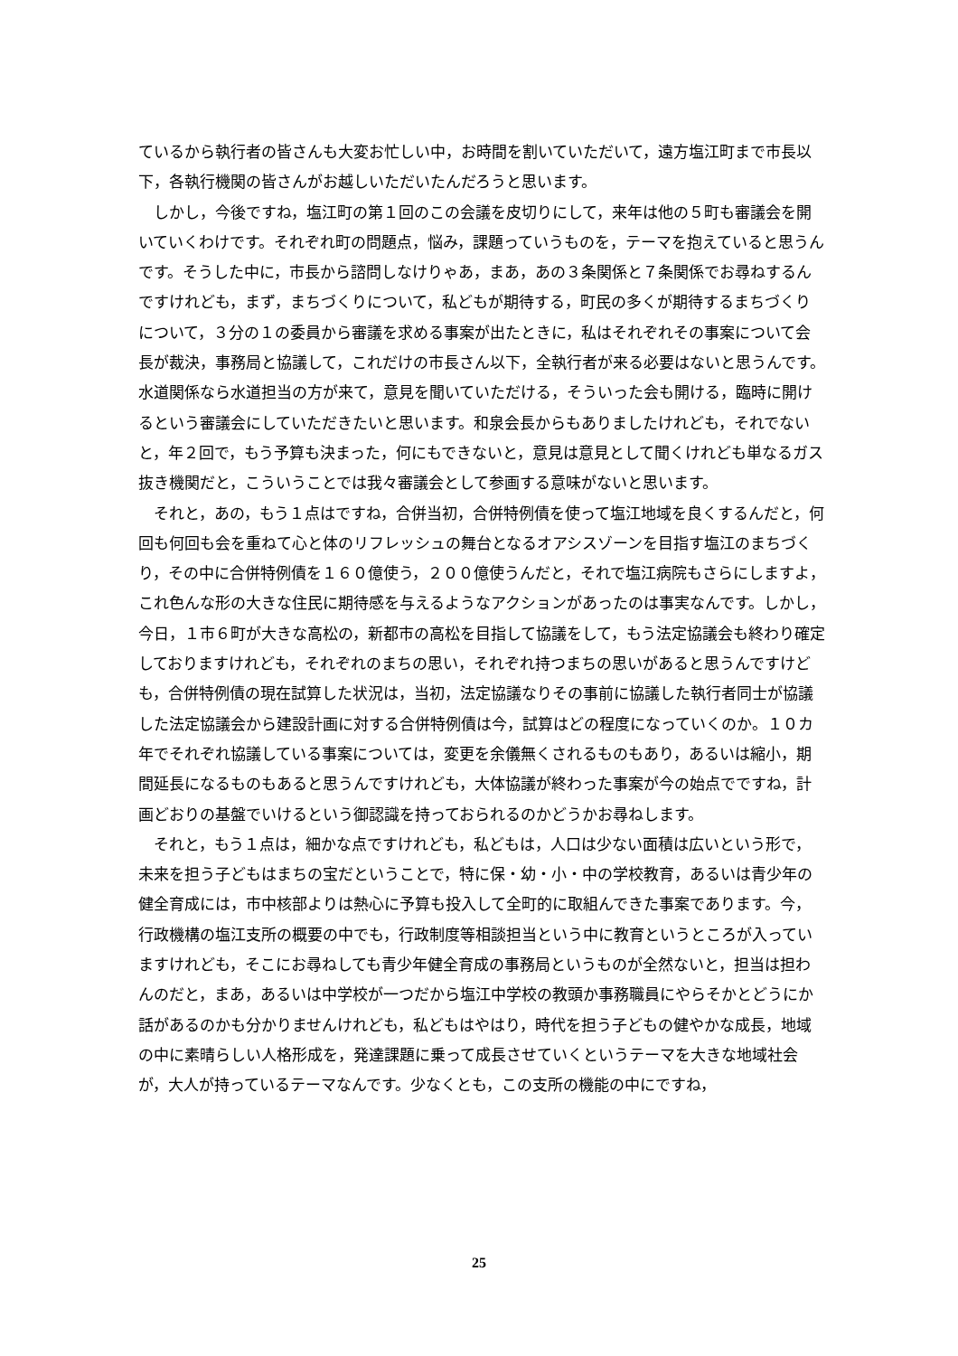ているから執行者の皆さんも大変お忙しい中，お時間を割いていただいて，遠方塩江町まで市長以下，各執行機関の皆さんがお越しいただいたんだろうと思います。
しかし，今後ですね，塩江町の第１回のこの会議を皮切りにして，来年は他の５町も審議会を開いていくわけです。それぞれ町の問題点，悩み，課題っていうものを，テーマを抱えていると思うんです。そうした中に，市長から諮問しなけりゃあ，まあ，あの３条関係と７条関係でお尋ねするんですけれども，まず，まちづくりについて，私どもが期待する，町民の多くが期待するまちづくりについて，３分の１の委員から審議を求める事案が出たときに，私はそれぞれその事案について会長が裁決，事務局と協議して，これだけの市長さん以下，全執行者が来る必要はないと思うんです。水道関係なら水道担当の方が来て，意見を聞いていただける，そういった会も開ける，臨時に開けるという審議会にしていただきたいと思います。和泉会長からもありましたけれども，それでないと，年２回で，もう予算も決まった，何にもできないと，意見は意見として聞くけれども単なるガス抜き機関だと，こういうことでは我々審議会として参画する意味がないと思います。
それと，あの，もう１点はですね，合併当初，合併特例債を使って塩江地域を良くするんだと，何回も何回も会を重ねて心と体のリフレッシュの舞台となるオアシスゾーンを目指す塩江のまちづくり，その中に合併特例債を１６０億使う，２００億使うんだと，それで塩江病院もさらにしますよ，これ色んな形の大きな住民に期待感を与えるようなアクションがあったのは事実なんです。しかし，今日，１市６町が大きな高松の，新都市の高松を目指して協議をして，もう法定協議会も終わり確定しておりますけれども，それぞれのまちの思い，それぞれ持つまちの思いがあると思うんですけども，合併特例債の現在試算した状況は，当初，法定協議なりその事前に協議した執行者同士が協議した法定協議会から建設計画に対する合併特例債は今，試算はどの程度になっていくのか。１０カ年でそれぞれ協議している事案については，変更を余儀無くされるものもあり，あるいは縮小，期間延長になるものもあると思うんですけれども，大体協議が終わった事案が今の始点でですね，計画どおりの基盤でいけるという御認識を持っておられるのかどうかお尋ねします。
それと，もう１点は，細かな点ですけれども，私どもは，人口は少ない面積は広いという形で，未来を担う子どもはまちの宝だということで，特に保・幼・小・中の学校教育，あるいは青少年の健全育成には，市中核部よりは熱心に予算も投入して全町的に取組んできた事案であります。今，行政機構の塩江支所の概要の中でも，行政制度等相談担当という中に教育というところが入っていますけれども，そこにお尋ねしても青少年健全育成の事務局というものが全然ないと，担当は担わんのだと，まあ，あるいは中学校が一つだから塩江中学校の教頭か事務職員にやらそかとどうにか話があるのかも分かりませんけれども，私どもはやはり，時代を担う子どもの健やかな成長，地域の中に素晴らしい人格形成を，発達課題に乗って成長させていくというテーマを大きな地域社会が，大人が持っているテーマなんです。少なくとも，この支所の機能の中にですね，
25